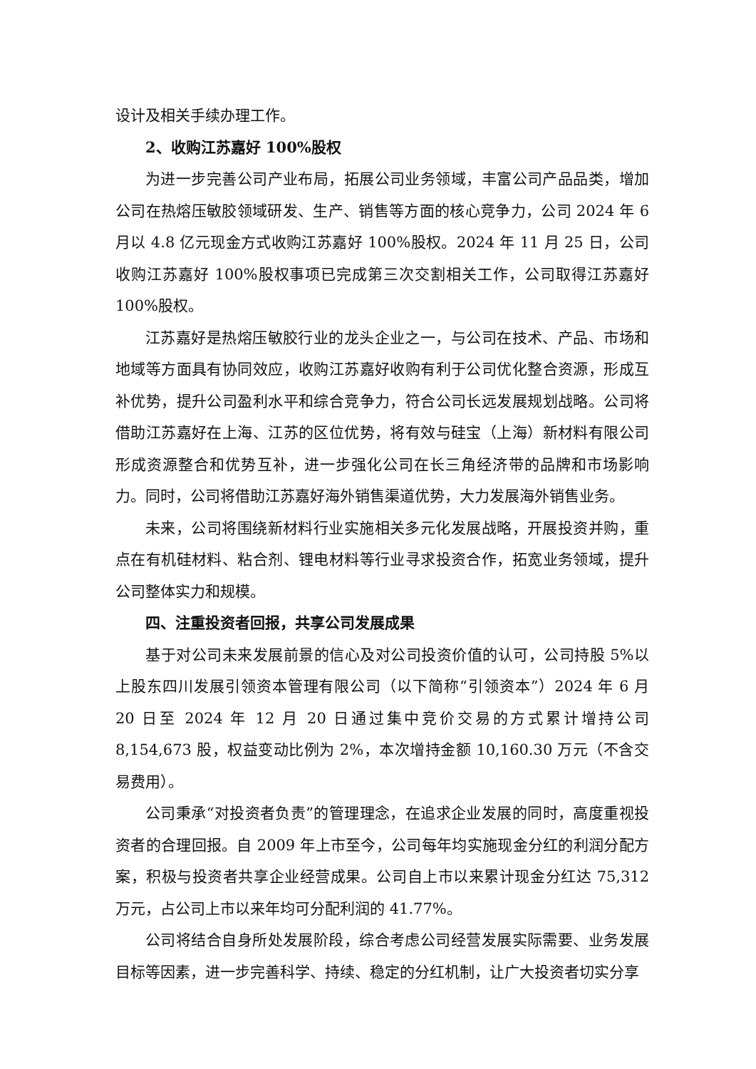设计及相关手续办理工作。
2、收购江苏嘉好 100%股权
为进一步完善公司产业布局，拓展公司业务领域，丰富公司产品品类，增加公司在热熔压敏胶领域研发、生产、销售等方面的核心竞争力，公司 2024 年 6 月以 4.8 亿元现金方式收购江苏嘉好 100%股权。2024 年 11 月 25 日，公司收购江苏嘉好 100%股权事项已完成第三次交割相关工作，公司取得江苏嘉好 100%股权。
江苏嘉好是热熔压敏胶行业的龙头企业之一，与公司在技术、产品、市场和地域等方面具有协同效应，收购江苏嘉好收购有利于公司优化整合资源，形成互补优势，提升公司盈利水平和综合竞争力，符合公司长远发展规划战略。公司将借助江苏嘉好在上海、江苏的区位优势，将有效与硅宝（上海）新材料有限公司形成资源整合和优势互补，进一步强化公司在长三角经济带的品牌和市场影响力。同时，公司将借助江苏嘉好海外销售渠道优势，大力发展海外销售业务。
未来，公司将围绕新材料行业实施相关多元化发展战略，开展投资并购，重点在有机硅材料、粘合剂、锂电材料等行业寻求投资合作，拓宽业务领域，提升公司整体实力和规模。
四、注重投资者回报，共享公司发展成果
基于对公司未来发展前景的信心及对公司投资价值的认可，公司持股 5%以上股东四川发展引领资本管理有限公司（以下简称“引领资本”）2024 年 6 月 20 日至 2024 年 12 月 20 日通过集中竞价交易的方式累计增持公司 8,154,673 股，权益变动比例为 2%，本次增持金额 10,160.30 万元（不含交易费用）。
公司秉承“对投资者负责”的管理理念，在追求企业发展的同时，高度重视投资者的合理回报。自 2009 年上市至今，公司每年均实施现金分红的利润分配方案，积极与投资者共享企业经营成果。公司自上市以来累计现金分红达 75,312 万元，占公司上市以来年均可分配利润的 41.77%。
公司将结合自身所处发展阶段，综合考虑公司经营发展实际需要、业务发展目标等因素，进一步完善科学、持续、稳定的分红机制，让广大投资者切实分享